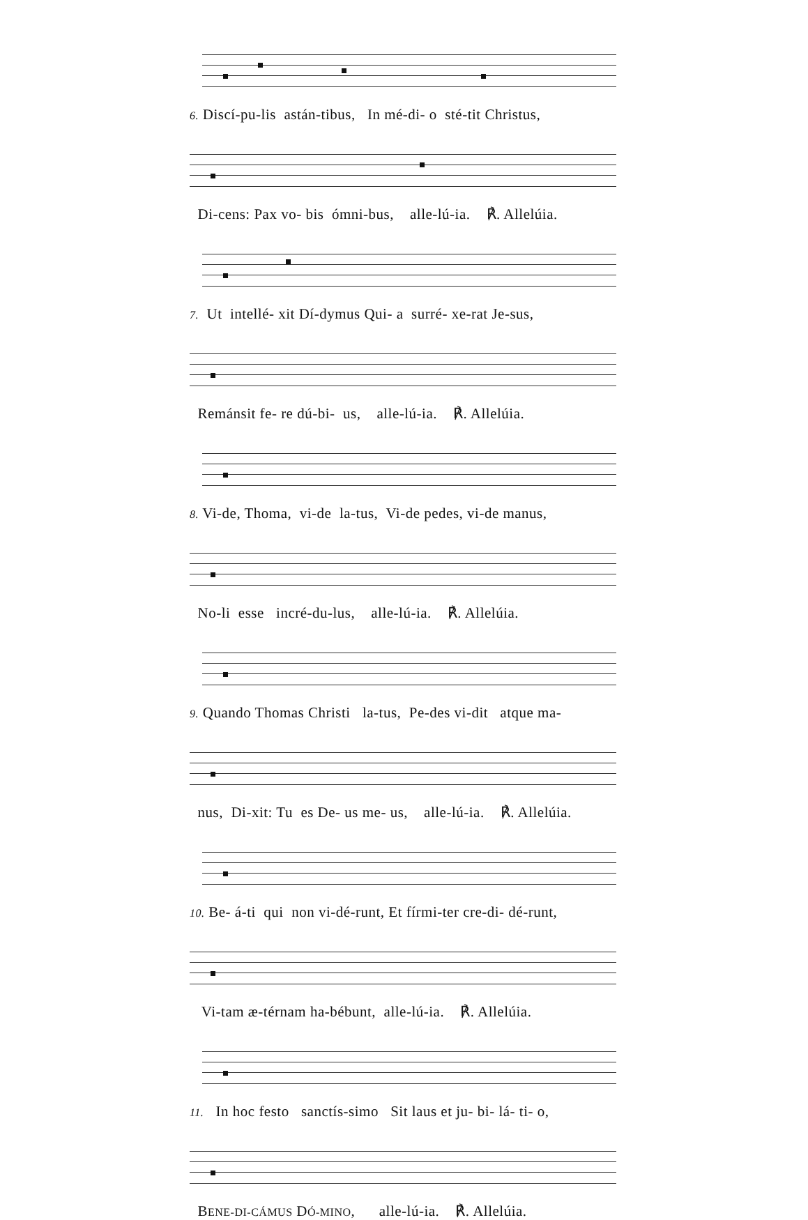6. Discí-pu-lis astán-tibus, In mé-di- o sté-tit Christus,
Di-cens: Pax vo- bis ómni-bus, alle-lú-ia. ℟. Allelúia.
7. Ut intellé- xit Dí-dymus Qui- a surré- xe-rat Je-sus,
Remánsit fe- re dú-bi- us, alle-lú-ia. ℟. Allelúia.
8. Vi-de, Thoma, vi-de la-tus, Vi-de pedes, vi-de manus,
No-li esse incré-du-lus, alle-lú-ia. ℟. Allelúia.
9. Quando Thomas Christi la-tus, Pe-des vi-dit atque ma-
nus, Di-xit: Tu es De- us me- us, alle-lú-ia. ℟. Allelúia.
10. Be- á-ti qui non vi-dé-runt, Et fírmi-ter cre-di- dé-runt,
Vi-tam æ-térnam ha-bébunt, alle-lú-ia. ℟. Allelúia.
11. In hoc festo sanctís-simo Sit laus et ju- bi- lá- ti- o,
BENE-DI-CÁMUS DÓ-MINO, alle-lú-ia. ℟. Allelúia.